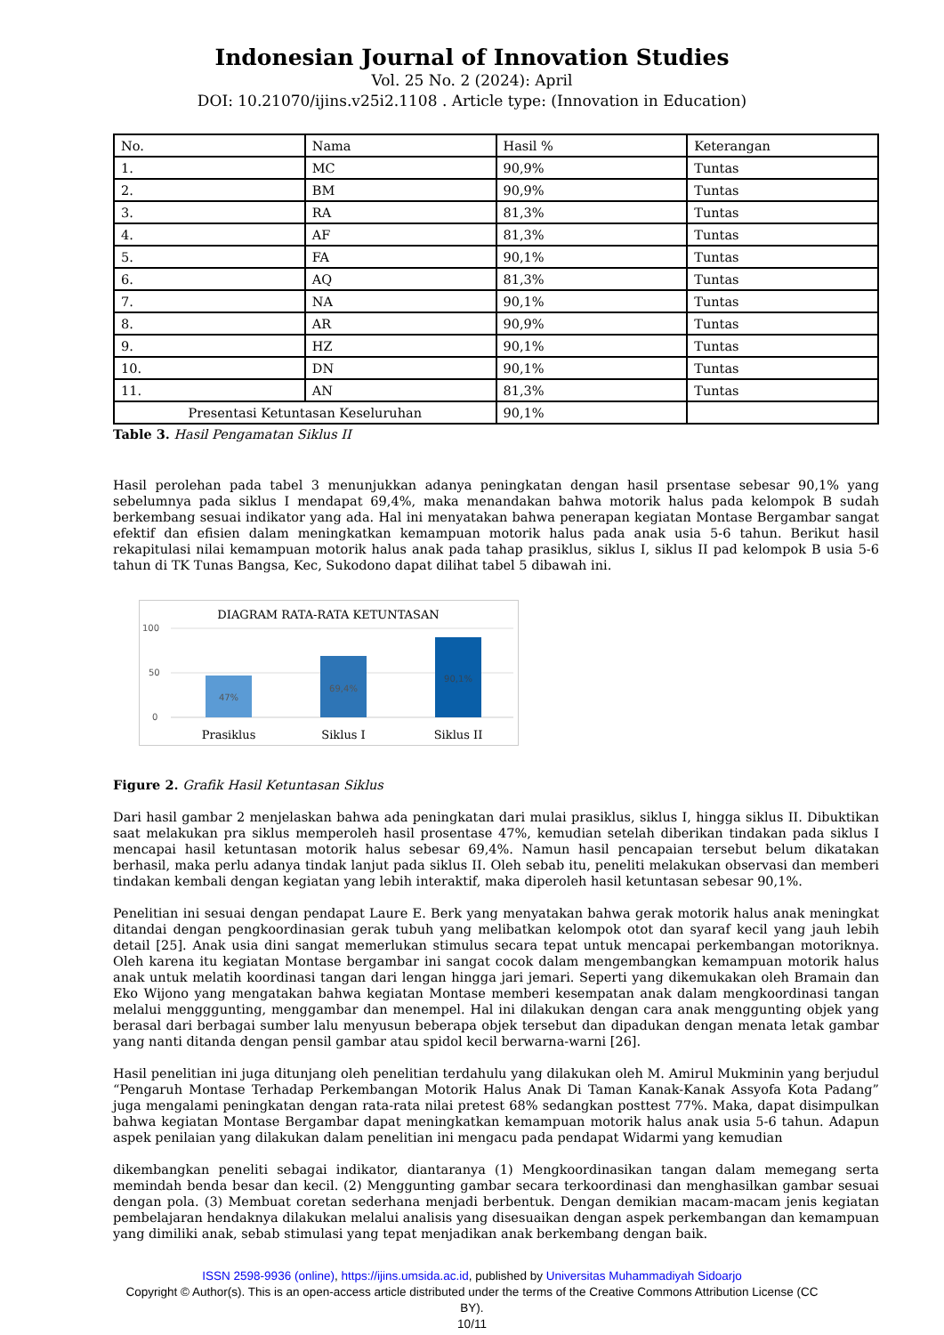Indonesian Journal of Innovation Studies
Vol. 25 No. 2 (2024): April
DOI: 10.21070/ijins.v25i2.1108 . Article type: (Innovation in Education)
| No. | Nama | Hasil % | Keterangan |
| 1. | MC | 90,9% | Tuntas |
| 2. | BM | 90,9% | Tuntas |
| 3. | RA | 81,3% | Tuntas |
| 4. | AF | 81,3% | Tuntas |
| 5. | FA | 90,1% | Tuntas |
| 6. | AQ | 81,3% | Tuntas |
| 7. | NA | 90,1% | Tuntas |
| 8. | AR | 90,9% | Tuntas |
| 9. | HZ | 90,1% | Tuntas |
| 10. | DN | 90,1% | Tuntas |
| 11. | AN | 81,3% | Tuntas |
| Presentasi Ketuntasan Keseluruhan | | 90,1% | |
Table 3. Hasil Pengamatan Siklus II
Hasil perolehan pada tabel 3 menunjukkan adanya peningkatan dengan hasil prsentase sebesar 90,1% yang sebelumnya pada siklus I mendapat 69,4%, maka menandakan bahwa motorik halus pada kelompok B sudah berkembang sesuai indikator yang ada. Hal ini menyatakan bahwa penerapan kegiatan Montase Bergambar sangat efektif dan efisien dalam meningkatkan kemampuan motorik halus pada anak usia 5-6 tahun. Berikut hasil rekapitulasi nilai kemampuan motorik halus anak pada tahap prasiklus, siklus I, siklus II pad kelompok B usia 5-6 tahun di TK Tunas Bangsa, Kec, Sukodono dapat dilihat tabel 5 dibawah ini.
DIAGRAM RATA-RATA KETUNTASAN
100
50
0
47%
69,4%
90,1%
Prasiklus
Siklus I
Siklus II
Figure 2. Grafik Hasil Ketuntasan Siklus
Dari hasil gambar 2 menjelaskan bahwa ada peningkatan dari mulai prasiklus, siklus I, hingga siklus II. Dibuktikan saat melakukan pra siklus memperoleh hasil prosentase 47%, kemudian setelah diberikan tindakan pada siklus I mencapai hasil ketuntasan motorik halus sebesar 69,4%. Namun hasil pencapaian tersebut belum dikatakan berhasil, maka perlu adanya tindak lanjut pada siklus II. Oleh sebab itu, peneliti melakukan observasi dan memberi tindakan kembali dengan kegiatan yang lebih interaktif, maka diperoleh hasil ketuntasan sebesar 90,1%.
Penelitian ini sesuai dengan pendapat Laure E. Berk yang menyatakan bahwa gerak motorik halus anak meningkat ditandai dengan pengkoordinasian gerak tubuh yang melibatkan kelompok otot dan syaraf kecil yang jauh lebih detail [25]. Anak usia dini sangat memerlukan stimulus secara tepat untuk mencapai perkembangan motoriknya. Oleh karena itu kegiatan Montase bergambar ini sangat cocok dalam mengembangkan kemampuan motorik halus anak untuk melatih koordinasi tangan dari lengan hingga jari jemari. Seperti yang dikemukakan oleh Bramain dan Eko Wijono yang mengatakan bahwa kegiatan Montase memberi kesempatan anak dalam mengkoordinasi tangan melalui mengggunting, menggambar dan menempel. Hal ini dilakukan dengan cara anak menggunting objek yang berasal dari berbagai sumber lalu menyusun beberapa objek tersebut dan dipadukan dengan menata letak gambar yang nanti ditanda dengan pensil gambar atau spidol kecil berwarna-warni [26].
Hasil penelitian ini juga ditunjang oleh penelitian terdahulu yang dilakukan oleh M. Amirul Mukminin yang berjudul “Pengaruh Montase Terhadap Perkembangan Motorik Halus Anak Di Taman Kanak-Kanak Assyofa Kota Padang” juga mengalami peningkatan dengan rata-rata nilai pretest 68% sedangkan posttest 77%. Maka, dapat disimpulkan bahwa kegiatan Montase Bergambar dapat meningkatkan kemampuan motorik halus anak usia 5-6 tahun. Adapun aspek penilaian yang dilakukan dalam penelitian ini mengacu pada pendapat Widarmi yang kemudian
dikembangkan peneliti sebagai indikator, diantaranya (1) Mengkoordinasikan tangan dalam memegang serta memindah benda besar dan kecil. (2) Menggunting gambar secara terkoordinasi dan menghasilkan gambar sesuai dengan pola. (3) Membuat coretan sederhana menjadi berbentuk. Dengan demikian macam-macam jenis kegiatan pembelajaran hendaknya dilakukan melalui analisis yang disesuaikan dengan aspek perkembangan dan kemampuan yang dimiliki anak, sebab stimulasi yang tepat menjadikan anak berkembang dengan baik.
ISSN 2598-9936 (online), https://ijins.umsida.ac.id, published by Universitas Muhammadiyah Sidoarjo
Copyright © Author(s). This is an open-access article distributed under the terms of the Creative Commons Attribution License (CC
BY).
10/11